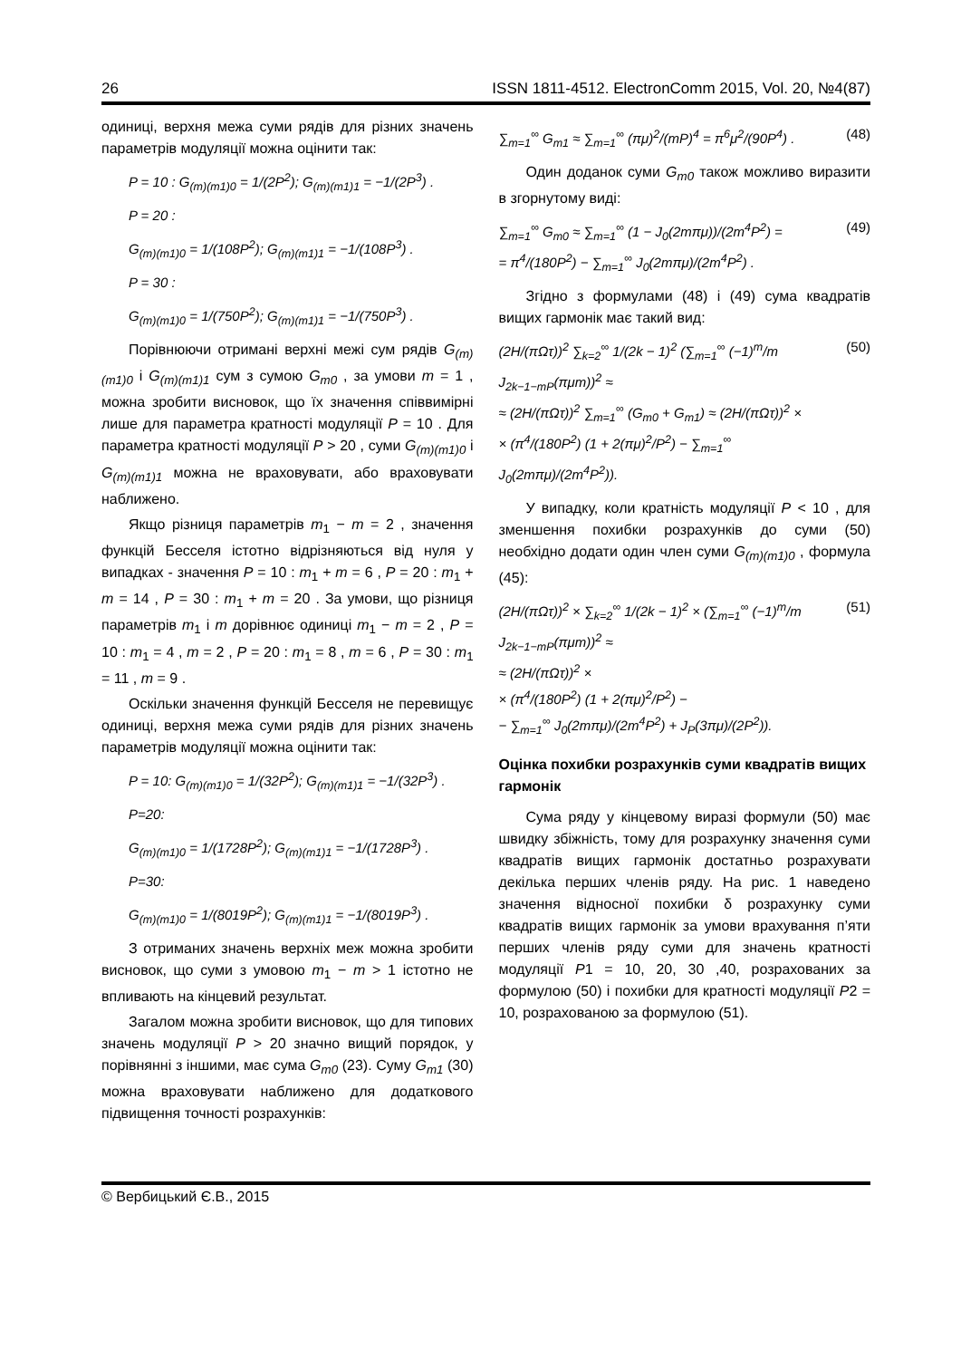26 ISSN 1811-4512. ElectronComm 2015, Vol. 20, №4(87)
одиниці, верхня межа суми рядів для різних значень параметрів модуляції можна оцінити так:
P = 10 : G<sub>(m)(m1)0</sub> = 1/(2P<sup>2</sup>); G<sub>(m)(m1)1</sub> = −1/(2P<sup>3</sup>) .
P = 20 :
G<sub>(m)(m1)0</sub> = 1/(108P<sup>2</sup>); G<sub>(m)(m1)1</sub> = −1/(108P<sup>3</sup>) .
P = 30 :
G<sub>(m)(m1)0</sub> = 1/(750P<sup>2</sup>); G<sub>(m)(m1)1</sub> = −1/(750P<sup>3</sup>) .
Порівнюючи отримані верхні межі сум рядів G<sub>(m)(m1)0</sub> і G<sub>(m)(m1)1</sub> сум з сумою G<sub>m0</sub> , за умови m = 1 , можна зробити висновок, що їх значення співвимірні лише для параметра кратності модуляції P = 10 . Для параметра кратності модуляції P > 20 , суми G<sub>(m)(m1)0</sub> і G<sub>(m)(m1)1</sub> можна не враховувати, або враховувати наближено.
Якщо різниця параметрів m<sub>1</sub> − m = 2 , значення функцій Бесселя істотно відрізняються від нуля у випадках - значення P = 10 : m<sub>1</sub> + m = 6 , P = 20 : m<sub>1</sub> + m = 14 , P = 30 : m<sub>1</sub> + m = 20 . За умови, що різниця параметрів m<sub>1</sub> і m дорівнює одиниці m<sub>1</sub> − m = 2 , P = 10 : m<sub>1</sub> = 4 , m = 2 , P = 20 : m<sub>1</sub> = 8 , m = 6 , P = 30 : m<sub>1</sub> = 11 , m = 9 .
Оскільки значення функцій Бесселя не перевищує одиниці, верхня межа суми рядів для різних значень параметрів модуляції можна оцінити так:
P = 10: G<sub>(m)(m1)0</sub> = 1/(32P<sup>2</sup>); G<sub>(m)(m1)1</sub> = −1/(32P<sup>3</sup>) .
P=20:
G<sub>(m)(m1)0</sub> = 1/(1728P<sup>2</sup>); G<sub>(m)(m1)1</sub> = −1/(1728P<sup>3</sup>) .
P=30:
G<sub>(m)(m1)0</sub> = 1/(8019P<sup>2</sup>); G<sub>(m)(m1)1</sub> = −1/(8019P<sup>3</sup>) .
З отриманих значень верхніх меж можна зробити висновок, що суми з умовою m<sub>1</sub> − m > 1 істотно не впливають на кінцевий результат.
Загалом можна зробити висновок, що для типових значень модуляції P > 20 значно вищий порядок, у порівнянні з іншими, має сума G<sub>m0</sub> (23). Суму G<sub>m1</sub> (30) можна враховувати наближено для додаткового підвищення точності розрахунків:
∑<sub>m=1</sub><sup>∞</sup> G<sub>m1</sub> ≈ ∑<sub>m=1</sub><sup>∞</sup> (πμ)<sup>2</sup>/(mP)<sup>4</sup> = π<sup>6</sup>μ<sup>2</sup>/(90P<sup>4</sup>) . (48)
Один доданок суми G<sub>m0</sub> також можливо виразити в згорнутому виді:
∑<sub>m=1</sub><sup>∞</sup> G<sub>m0</sub> ≈ ∑<sub>m=1</sub><sup>∞</sup> (1 − J<sub>0</sub>(2mπμ))/(2m<sup>4</sup>P<sup>2</sup>) =
= π<sup>4</sup>/(180P<sup>2</sup>) − ∑<sub>m=1</sub><sup>∞</sup> J<sub>0</sub>(2mπμ)/(2m<sup>4</sup>P<sup>2</sup>) . (49)
Згідно з формулами (48) і (49) сума квадратів вищих гармонік має такий вид:
(2H/(πΩτ))<sup>2</sup> ∑<sub>k=2</sub><sup>∞</sup> 1/(2k − 1)<sup>2</sup> (∑<sub>m=1</sub><sup>∞</sup> (−1)<sup>m</sup>/m J<sub>2k−1−mP</sub>(πμm))<sup>2</sup> ≈
≈ (2H/(πΩτ))<sup>2</sup> ∑<sub>m=1</sub><sup>∞</sup> (G<sub>m0</sub> + G<sub>m1</sub>) ≈ (2H/(πΩτ))<sup>2</sup> ×
× (π<sup>4</sup>/(180P<sup>2</sup>) (1 + 2(πμ)<sup>2</sup>/P<sup>2</sup>) − ∑<sub>m=1</sub><sup>∞</sup> J<sub>0</sub>(2mπμ)/(2m<sup>4</sup>P<sup>2</sup>)). (50)
У випадку, коли кратність модуляції P < 10 , для зменшення похибки розрахунків до суми (50) необхідно додати один член суми G<sub>(m)(m1)0</sub> , формула (45):
(2H/(πΩτ))<sup>2</sup> × ∑<sub>k=2</sub><sup>∞</sup> 1/(2k − 1)<sup>2</sup> × (∑<sub>m=1</sub><sup>∞</sup> (−1)<sup>m</sup>/m J<sub>2k−1−mP</sub>(πμm))<sup>2</sup> ≈
≈ (2H/(πΩτ))<sup>2</sup> ×
× (π<sup>4</sup>/(180P<sup>2</sup>) (1 + 2(πμ)<sup>2</sup>/P<sup>2</sup>) −
− ∑<sub>m=1</sub><sup>∞</sup> J<sub>0</sub>(2mπμ)/(2m<sup>4</sup>P<sup>2</sup>) + J<sub>P</sub>(3πμ)/(2P<sup>2</sup>)). (51)
Оцінка похибки розрахунків суми квадратів вищих гармонік
Сума ряду у кінцевому виразі формули (50) має швидку збіжність, тому для розрахунку значення суми квадратів вищих гармонік достатньо розрахувати декілька перших членів ряду. На рис. 1 наведено значення відносної похибки δ розрахунку суми квадратів вищих гармонік за умови врахування п’яти перших членів ряду суми для значень кратності модуляції P1 = 10, 20, 30 ,40, розрахованих за формулою (50) і похибки для кратності модуляції P2 = 10, розрахованою за формулою (51).
© Вербицький Є.В., 2015